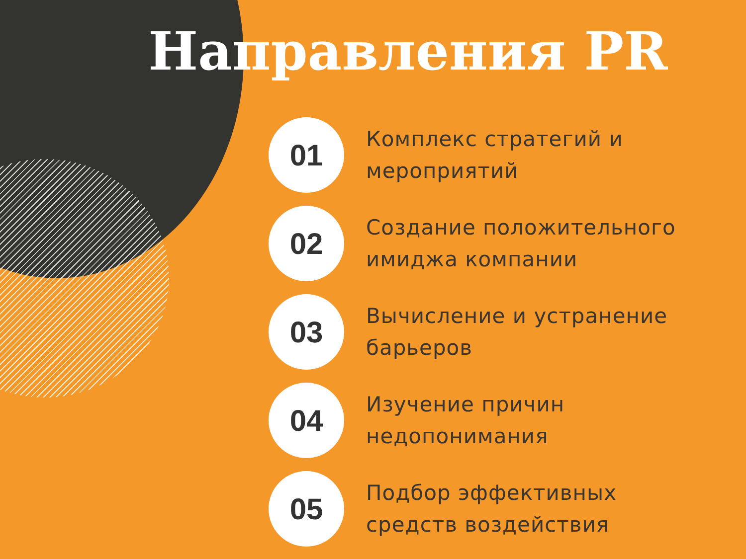Направления PR
01
Комплекс стратегий и
мероприятий
02
Создание положительного
имиджа компании
03
Вычисление и устранение
барьеров
04
Изучение причин
недопонимания
05
Подбор эффективных
средств воздействия